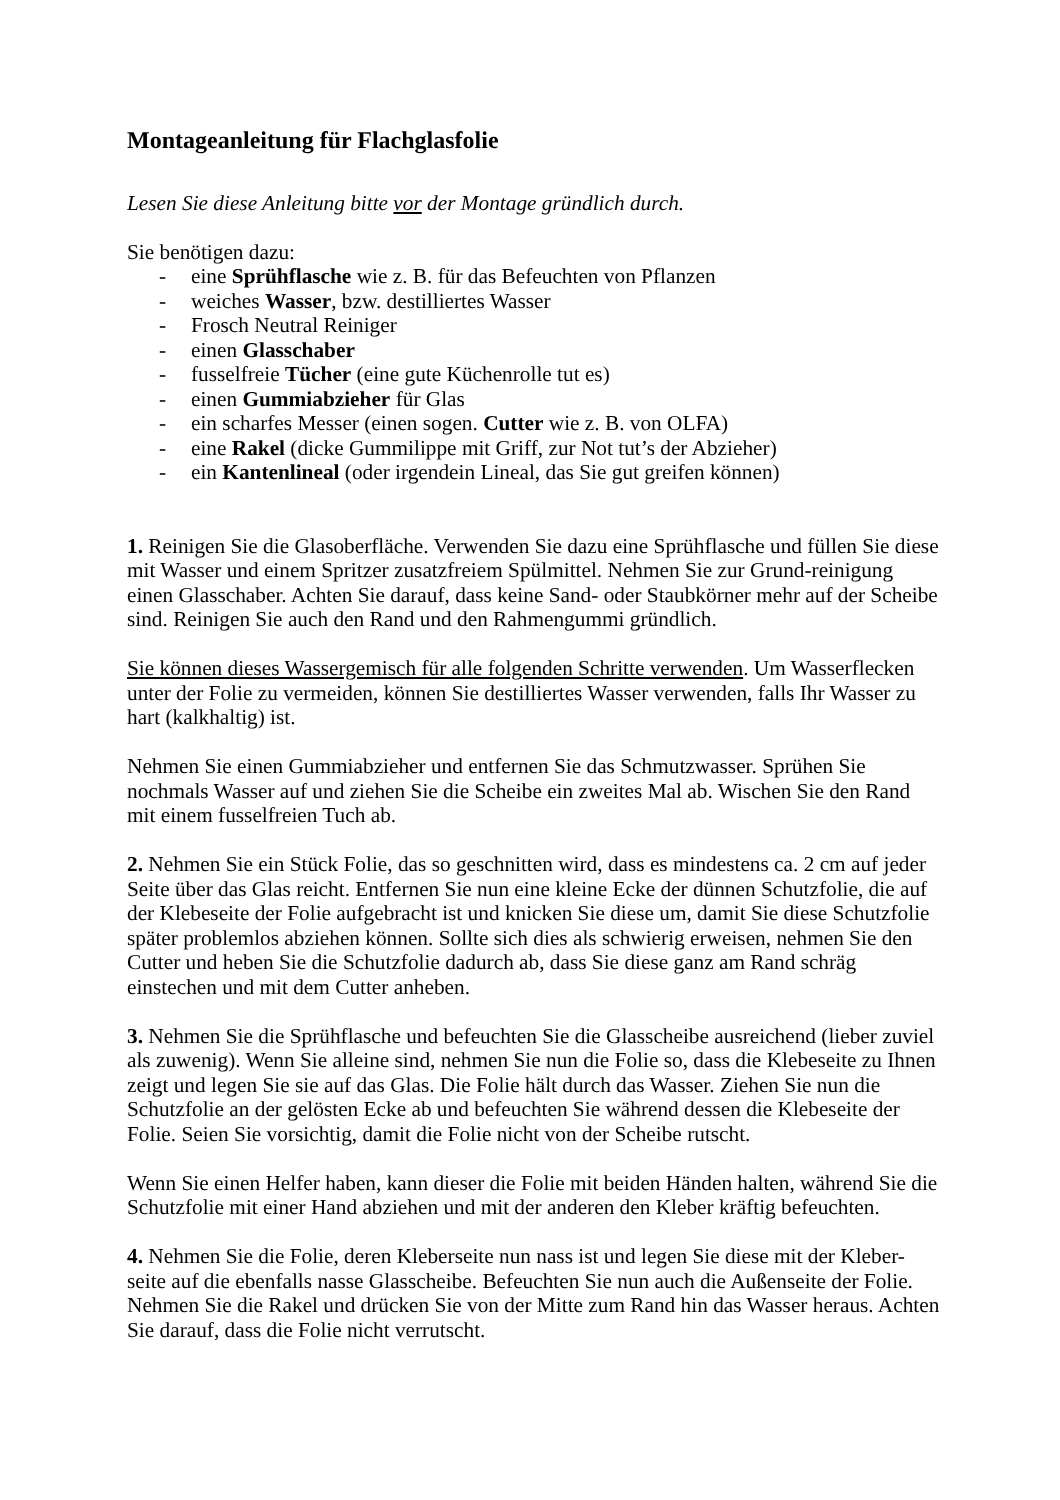Montageanleitung für Flachglasfolie
Lesen Sie diese Anleitung bitte vor der Montage gründlich durch.
Sie benötigen dazu:
- eine Sprühflasche wie z. B. für das Befeuchten von Pflanzen
- weiches Wasser, bzw. destilliertes Wasser
- Frosch Neutral Reiniger
- einen Glasschaber
- fusselfreie Tücher (eine gute Küchenrolle tut es)
- einen Gummiabzieher für Glas
- ein scharfes Messer (einen sogen. Cutter wie z. B. von OLFA)
- eine Rakel (dicke Gummilippe mit Griff, zur Not tut’s der Abzieher)
- ein Kantenlineal (oder irgendein Lineal, das Sie gut greifen können)
1. Reinigen Sie die Glasoberfläche. Verwenden Sie dazu eine Sprühflasche und füllen Sie diese mit Wasser und einem Spritzer zusatzfreiem Spülmittel. Nehmen Sie zur Grund-reinigung einen Glasschaber. Achten Sie darauf, dass keine Sand- oder Staubkörner mehr auf der Scheibe sind. Reinigen Sie auch den Rand und den Rahmengummi gründlich.
Sie können dieses Wassergemisch für alle folgenden Schritte verwenden. Um Wasserflecken unter der Folie zu vermeiden, können Sie destilliertes Wasser verwenden, falls Ihr Wasser zu hart (kalkhaltig) ist.
Nehmen Sie einen Gummiabzieher und entfernen Sie das Schmutzwasser. Sprühen Sie nochmals Wasser auf und ziehen Sie die Scheibe ein zweites Mal ab. Wischen Sie den Rand mit einem fusselfreien Tuch ab.
2. Nehmen Sie ein Stück Folie, das so geschnitten wird, dass es mindestens ca. 2 cm auf jeder Seite über das Glas reicht. Entfernen Sie nun eine kleine Ecke der dünnen Schutzfolie, die auf der Klebeseite der Folie aufgebracht ist und knicken Sie diese um, damit Sie diese Schutzfolie später problemlos abziehen können. Sollte sich dies als schwierig erweisen, nehmen Sie den Cutter und heben Sie die Schutzfolie dadurch ab, dass Sie diese ganz am Rand schräg einstechen und mit dem Cutter anheben.
3. Nehmen Sie die Sprühflasche und befeuchten Sie die Glasscheibe ausreichend (lieber zuviel als zuwenig). Wenn Sie alleine sind, nehmen Sie nun die Folie so, dass die Klebeseite zu Ihnen zeigt und legen Sie sie auf das Glas. Die Folie hält durch das Wasser. Ziehen Sie nun die Schutzfolie an der gelösten Ecke ab und befeuchten Sie während dessen die Klebeseite der Folie. Seien Sie vorsichtig, damit die Folie nicht von der Scheibe rutscht.
Wenn Sie einen Helfer haben, kann dieser die Folie mit beiden Händen halten, während Sie die Schutzfolie mit einer Hand abziehen und mit der anderen den Kleber kräftig befeuchten.
4. Nehmen Sie die Folie, deren Kleberseite nun nass ist und legen Sie diese mit der Kleber-seite auf die ebenfalls nasse Glasscheibe. Befeuchten Sie nun auch die Außenseite der Folie. Nehmen Sie die Rakel und drücken Sie von der Mitte zum Rand hin das Wasser heraus. Achten Sie darauf, dass die Folie nicht verrutscht.